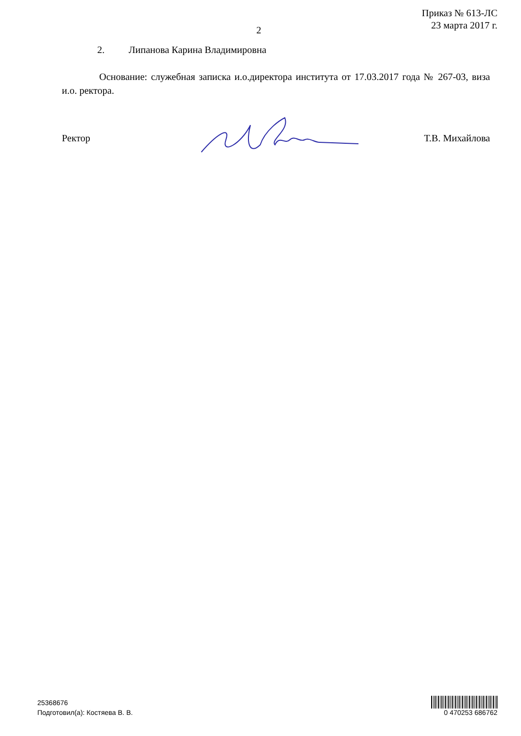Приказ № 613-ЛС
23 марта 2017 г.
2
2. Липанова Карина Владимировна
Основание: служебная записка и.о.директора института от 17.03.2017 года № 267-03, виза и.о. ректора.
Ректор Т.В. Михайлова
25368676
Подготовил(а): Костяева В. В.
0 470253 686762